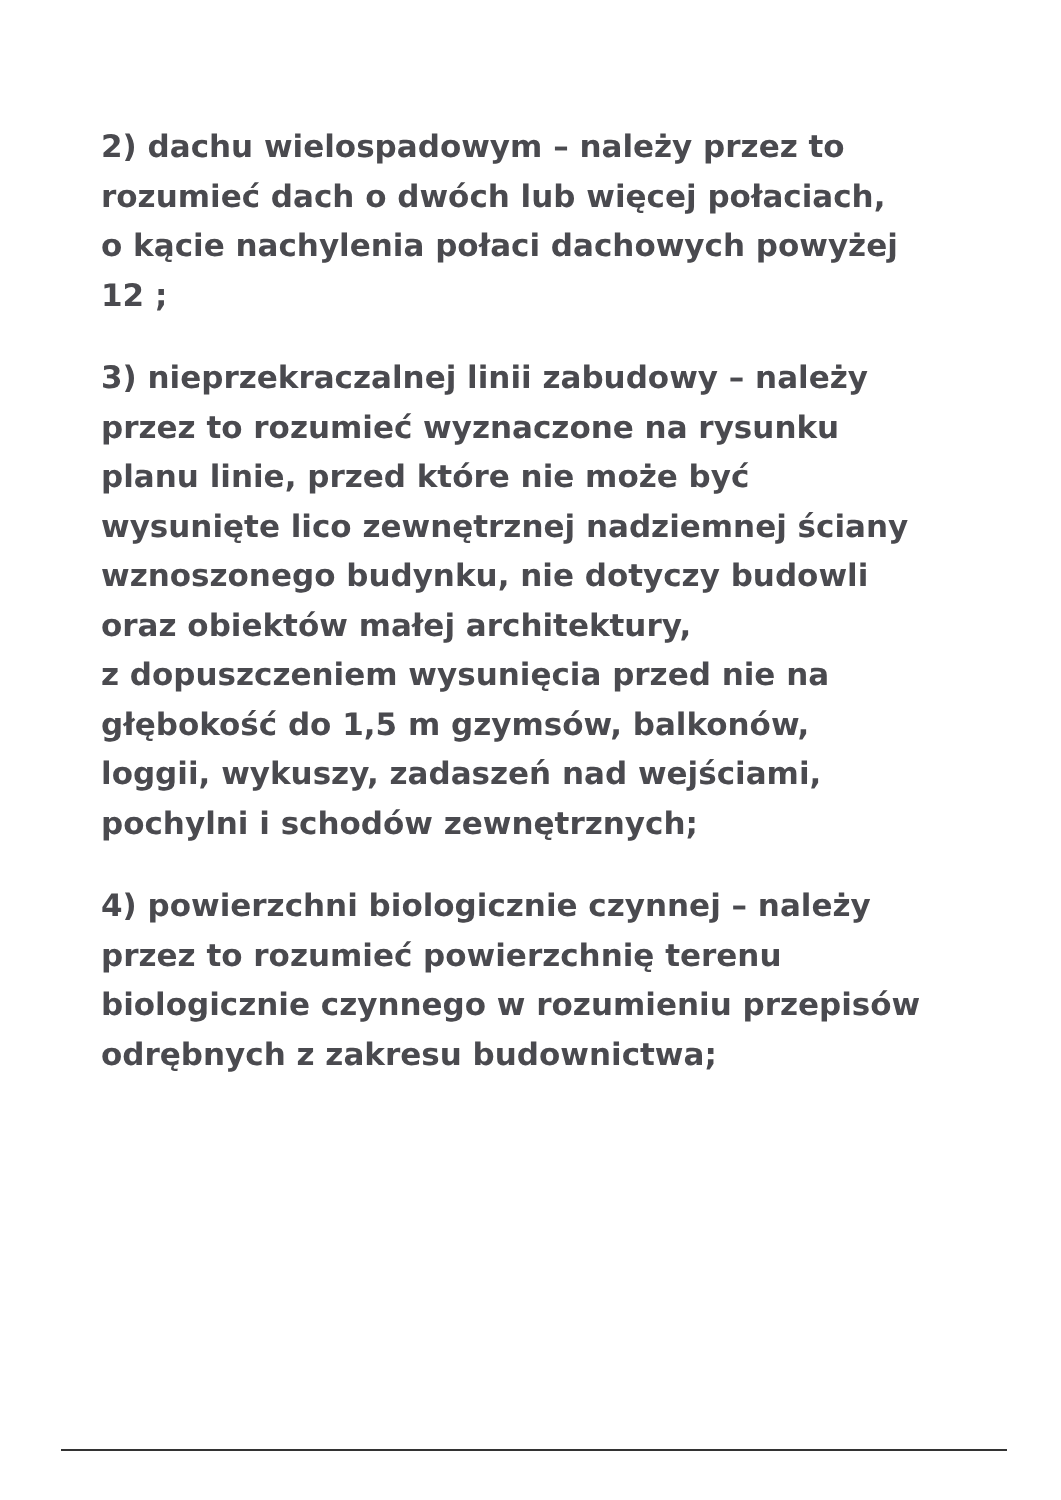2) dachu wielospadowym – należy przez to
rozumieć dach o dwóch lub więcej połaciach,
o kącie nachylenia połaci dachowych powyżej
12 ;
3) nieprzekraczalnej linii zabudowy – należy
przez to rozumieć wyznaczone na rysunku
planu linie, przed które nie może być
wysunięte lico zewnętrznej nadziemnej ściany
wznoszonego budynku, nie dotyczy budowli
oraz obiektów małej architektury,
z dopuszczeniem wysunięcia przed nie na
głębokość do 1,5 m gzymsów, balkonów,
loggii, wykuszy, zadaszeń nad wejściami,
pochylni i schodów zewnętrznych;
4) powierzchni biologicznie czynnej – należy
przez to rozumieć powierzchnię terenu
biologicznie czynnego w rozumieniu przepisów
odrębnych z zakresu budownictwa;